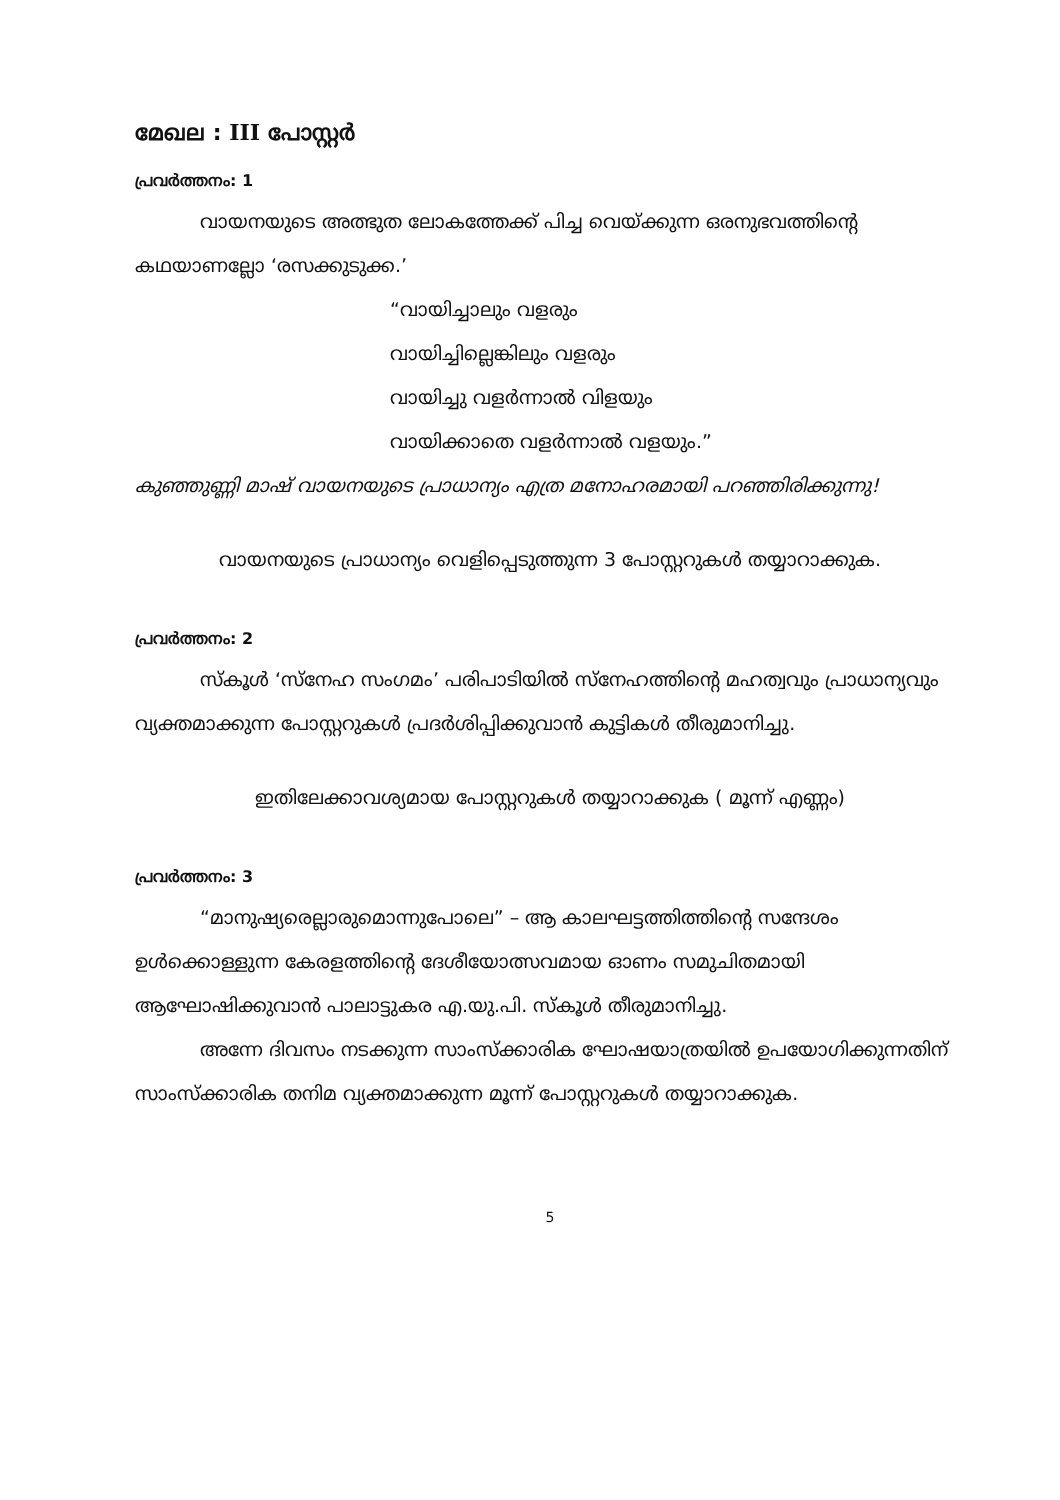മേഖല : III പോസ്റ്റർ
പ്രവർത്തനം: 1
വായനയുടെ അത്ഭുത ലോകത്തേക്ക് പിച്ച വെയ്ക്കുന്ന ഒരനുഭവത്തിന്റെ കഥയാണല്ലോ ‘രസക്കുടുക്ക.’
“വായിച്ചാലും വളരും
വായിച്ചില്ലെങ്കിലും വളരും
വായിച്ചു വളർന്നാൽ വിളയും
വായിക്കാതെ വളർന്നാൽ വളയും.”
കുഞ്ഞുണ്ണി മാഷ് വായനയുടെ പ്രാധാന്യം എത്ര മനോഹരമായി പറഞ്ഞിരിക്കുന്നു!
വായനയുടെ പ്രാധാന്യം വെളിപ്പെടുത്തുന്ന 3 പോസ്റ്ററുകൾ തയ്യാറാക്കുക.
പ്രവർത്തനം: 2
സ്കൂൾ ‘സ്നേഹ സംഗമം’ പരിപാടിയിൽ സ്നേഹത്തിന്റെ മഹത്വവും പ്രാധാന്യവും വ്യക്തമാക്കുന്ന പോസ്റ്ററുകൾ പ്രദർശിപ്പിക്കുവാൻ കുട്ടികൾ തീരുമാനിച്ചു.
ഇതിലേക്കാവശ്യമായ പോസ്റ്ററുകൾ തയ്യാറാക്കുക ( മൂന്ന് എണ്ണം)
പ്രവർത്തനം: 3
“മാനുഷ്യരെല്ലാരുമൊന്നുപോലെ” – ആ കാലഘട്ടത്തിത്തിന്റെ സന്ദേശം ഉൾക്കൊള്ളുന്ന കേരളത്തിന്റെ ദേശീയോത്സവമായ ഓണം സമുചിതമായി ആഘോഷിക്കുവാൻ പാലാട്ടുകര എ.യു.പി. സ്കൂൾ തീരുമാനിച്ചു.
അന്നേ ദിവസം നടക്കുന്ന സാംസ്ക്കാരിക ഘോഷയാത്രയിൽ ഉപയോഗിക്കുന്നതിന് സാംസ്ക്കാരിക തനിമ വ്യക്തമാക്കുന്ന മൂന്ന് പോസ്റ്ററുകൾ തയ്യാറാക്കുക.
5